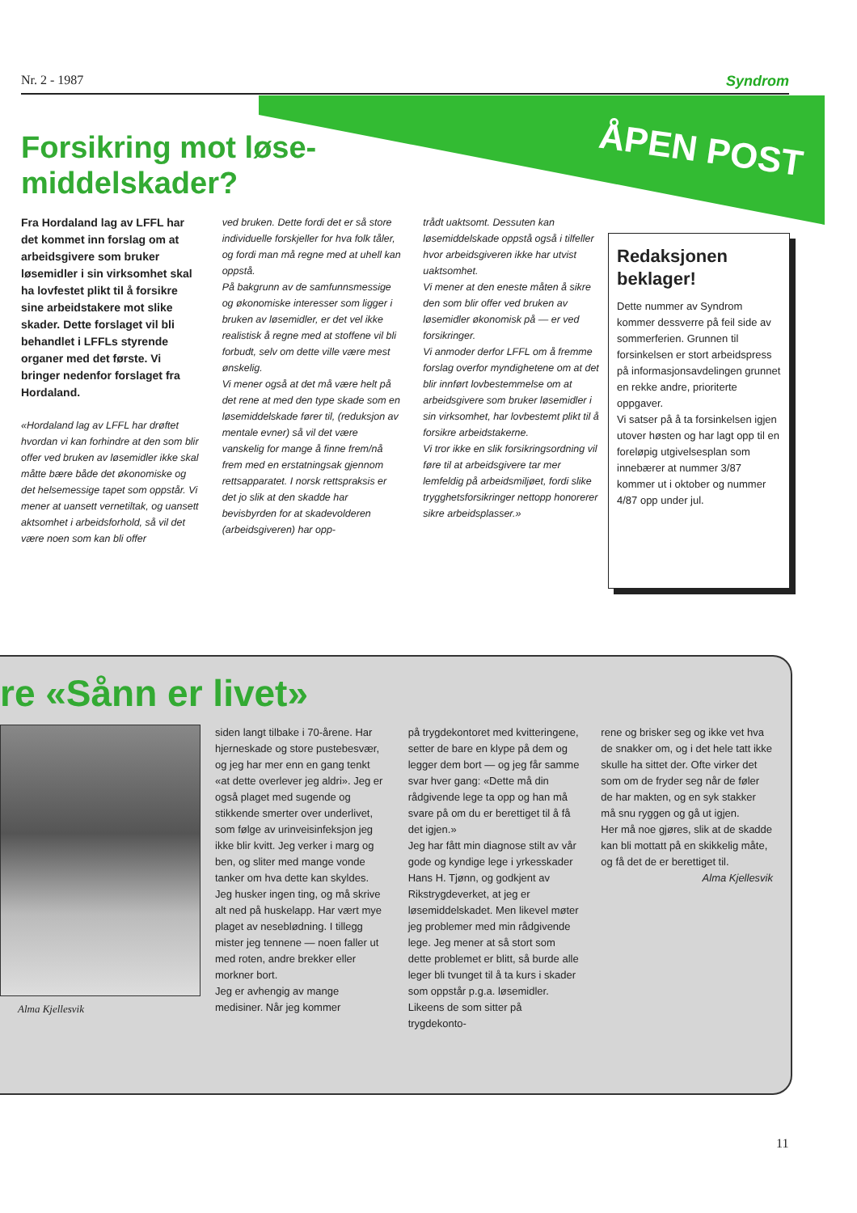Nr. 2 - 1987 Syndrom
ÅPEN POST
Forsikring mot løse-
middelskader?
Fra Hordaland lag av LFFL har det kommet inn forslag om at arbeidsgivere som bruker løsemidler i sin virksomhet skal ha lovfestet plikt til å forsikre sine arbeidstakere mot slike skader. Dette forslaget vil bli behandlet i LFFLs styrende organer med det første. Vi bringer nedenfor forslaget fra Hordaland.
«Hordaland lag av LFFL har drøftet hvordan vi kan forhindre at den som blir offer ved bruken av løsemidler ikke skal måtte bære både det økonomiske og det helsemessige tapet som oppstår. Vi mener at uansett vernetiltak, og uansett aktsomhet i arbeidsforhold, så vil det være noen som kan bli offer
ved bruken. Dette fordi det er så store individuelle forskjeller for hva folk tåler, og fordi man må regne med at uhell kan oppstå.
På bakgrunn av de samfunnsmessige og økonomiske interesser som ligger i bruken av løsemidler, er det vel ikke realistisk å regne med at stoffene vil bli forbudt, selv om dette ville være mest ønskelig.
Vi mener også at det må være helt på det rene at med den type skade som en løsemiddelskade fører til, (reduksjon av mentale evner) så vil det være vanskelig for mange å finne frem/nå frem med en erstatningsak gjennom rettsapparatet. I norsk rettspraksis er det jo slik at den skadde har bevisbyrden for at skadevolderen (arbeidsgiveren) har opp-
trådt uaktsomt. Dessuten kan løsemiddelskade oppstå også i tilfeller hvor arbeidsgiveren ikke har utvist uaktsomhet.
Vi mener at den eneste måten å sikre den som blir offer ved bruken av løsemidler økonomisk på — er ved forsikringer.
Vi anmoder derfor LFFL om å fremme forslag overfor myndighetene om at det blir innført lovbestemmelse om at arbeidsgivere som bruker løsemidler i sin virksomhet, har lovbestemt plikt til å forsikre arbeidstakerne.
Vi tror ikke en slik forsikringsordning vil føre til at arbeidsgivere tar mer lemfeldig på arbeidsmiljøet, fordi slike trygghetsforsikringer nettopp honorerer sikre arbeidsplasser.»
Redaksjonen beklager!
Dette nummer av Syndrom kommer dessverre på feil side av sommerferien. Grunnen til forsinkelsen er stort arbeidspress på informasjonsavdelingen grunnet en rekke andre, prioriterte oppgaver.
Vi satser på å ta forsinkelsen igjen utover høsten og har lagt opp til en foreløpig utgivelsesplan som innebærer at nummer 3/87 kommer ut i oktober og nummer 4/87 opp under jul.
re «Sånn er livet»
Alma Kjellesvik
siden langt tilbake i 70-årene. Har hjerneskade og store pustebesvær, og jeg har mer enn en gang tenkt «at dette overlever jeg aldri». Jeg er også plaget med sugende og stikkende smerter over underlivet, som følge av urinveisinfeksjon jeg ikke blir kvitt. Jeg verker i marg og ben, og sliter med mange vonde tanker om hva dette kan skyldes. Jeg husker ingen ting, og må skrive alt ned på huskelapp. Har vært mye plaget av neseblødning. I tillegg mister jeg tennene — noen faller ut med roten, andre brekker eller morkner bort.
Jeg er avhengig av mange medisiner. Når jeg kommer
på trygdekontoret med kvitteringene, setter de bare en klype på dem og legger dem bort — og jeg får samme svar hver gang: «Dette må din rådgivende lege ta opp og han må svare på om du er berettiget til å få det igjen.»
Jeg har fått min diagnose stilt av vår gode og kyndige lege i yrkesskader Hans H. Tjønn, og godkjent av Rikstrygdeverket, at jeg er løsemiddelskadet. Men likevel møter jeg problemer med min rådgivende lege. Jeg mener at så stort som dette problemet er blitt, så burde alle leger bli tvunget til å ta kurs i skader som oppstår p.g.a. løsemidler. Likeens de som sitter på trygdekonto-
rene og brisker seg og ikke vet hva de snakker om, og i det hele tatt ikke skulle ha sittet der. Ofte virker det som om de fryder seg når de føler de har makten, og en syk stakker må snu ryggen og gå ut igjen.
Her må noe gjøres, slik at de skadde kan bli mottatt på en skikkelig måte, og få det de er berettiget til.
Alma Kjellesvik
11